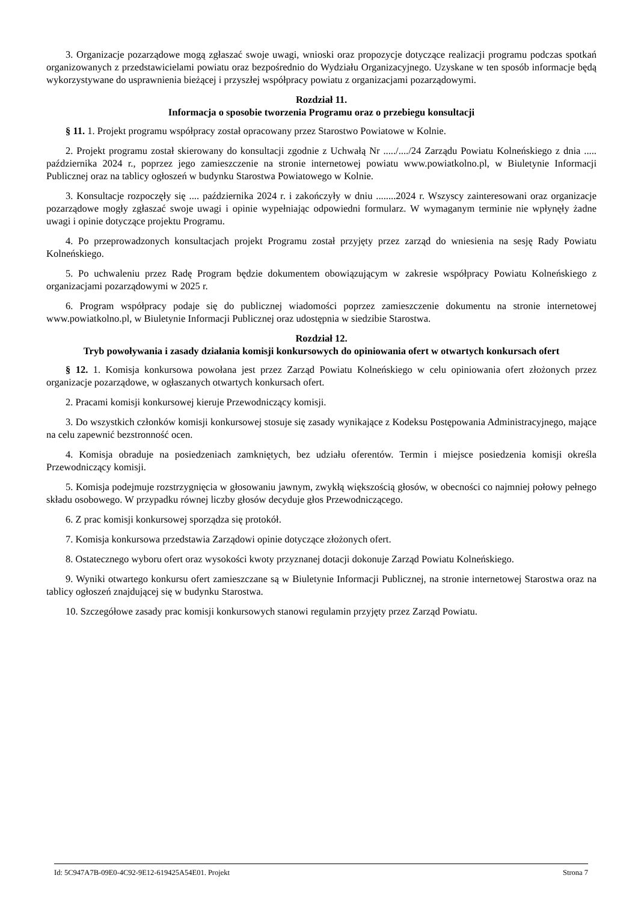3. Organizacje pozarządowe mogą zgłaszać swoje uwagi, wnioski oraz propozycje dotyczące realizacji programu podczas spotkań organizowanych z przedstawicielami powiatu oraz bezpośrednio do Wydziału Organizacyjnego. Uzyskane w ten sposób informacje będą wykorzystywane do usprawnienia bieżącej i przyszłej współpracy powiatu z organizacjami pozarządowymi.
Rozdział 11.
Informacja o sposobie tworzenia Programu oraz o przebiegu konsultacji
§ 11. 1. Projekt programu współpracy został opracowany przez Starostwo Powiatowe w Kolnie.
2. Projekt programu został skierowany do konsultacji zgodnie z Uchwałą Nr ...../..../24 Zarządu Powiatu Kolneńskiego z dnia ..... października 2024 r., poprzez jego zamieszczenie na stronie internetowej powiatu www.powiatkolno.pl, w Biuletynie Informacji Publicznej oraz na tablicy ogłoszeń w budynku Starostwa Powiatowego w Kolnie.
3. Konsultacje rozpoczęły się .... października 2024 r. i zakończyły w dniu ........2024 r. Wszyscy zainteresowani oraz organizacje pozarządowe mogły zgłaszać swoje uwagi i opinie wypełniając odpowiedni formularz. W wymaganym terminie nie wpłynęły żadne uwagi i opinie dotyczące projektu Programu.
4. Po przeprowadzonych konsultacjach projekt Programu został przyjęty przez zarząd do wniesienia na sesję Rady Powiatu Kolneńskiego.
5. Po uchwaleniu przez Radę Program będzie dokumentem obowiązującym w zakresie współpracy Powiatu Kolneńskiego z organizacjami pozarządowymi w 2025 r.
6. Program współpracy podaje się do publicznej wiadomości poprzez zamieszczenie dokumentu na stronie internetowej www.powiatkolno.pl, w Biuletynie Informacji Publicznej oraz udostępnia w siedzibie Starostwa.
Rozdział 12.
Tryb powoływania i zasady działania komisji konkursowych do opiniowania ofert w otwartych konkursach ofert
§ 12. 1. Komisja konkursowa powołana jest przez Zarząd Powiatu Kolneńskiego w celu opiniowania ofert złożonych przez organizacje pozarządowe, w ogłaszanych otwartych konkursach ofert.
2. Pracami komisji konkursowej kieruje Przewodniczący komisji.
3. Do wszystkich członków komisji konkursowej stosuje się zasady wynikające z Kodeksu Postępowania Administracyjnego, mające na celu zapewnić bezstronność ocen.
4. Komisja obraduje na posiedzeniach zamkniętych, bez udziału oferentów. Termin i miejsce posiedzenia komisji określa Przewodniczący komisji.
5. Komisja podejmuje rozstrzygnięcia w głosowaniu jawnym, zwykłą większością głosów, w obecności co najmniej połowy pełnego składu osobowego. W przypadku równej liczby głosów decyduje głos Przewodniczącego.
6. Z prac komisji konkursowej sporządza się protokół.
7. Komisja konkursowa przedstawia Zarządowi opinie dotyczące złożonych ofert.
8. Ostatecznego wyboru ofert oraz wysokości kwoty przyznanej dotacji dokonuje Zarząd Powiatu Kolneńskiego.
9. Wyniki otwartego konkursu ofert zamieszczane są w Biuletynie Informacji Publicznej, na stronie internetowej Starostwa oraz na tablicy ogłoszeń znajdującej się w budynku Starostwa.
10. Szczegółowe zasady prac komisji konkursowych stanowi regulamin przyjęty przez Zarząd Powiatu.
Id: 5C947A7B-09E0-4C92-9E12-619425A54E01. Projekt Strona 7